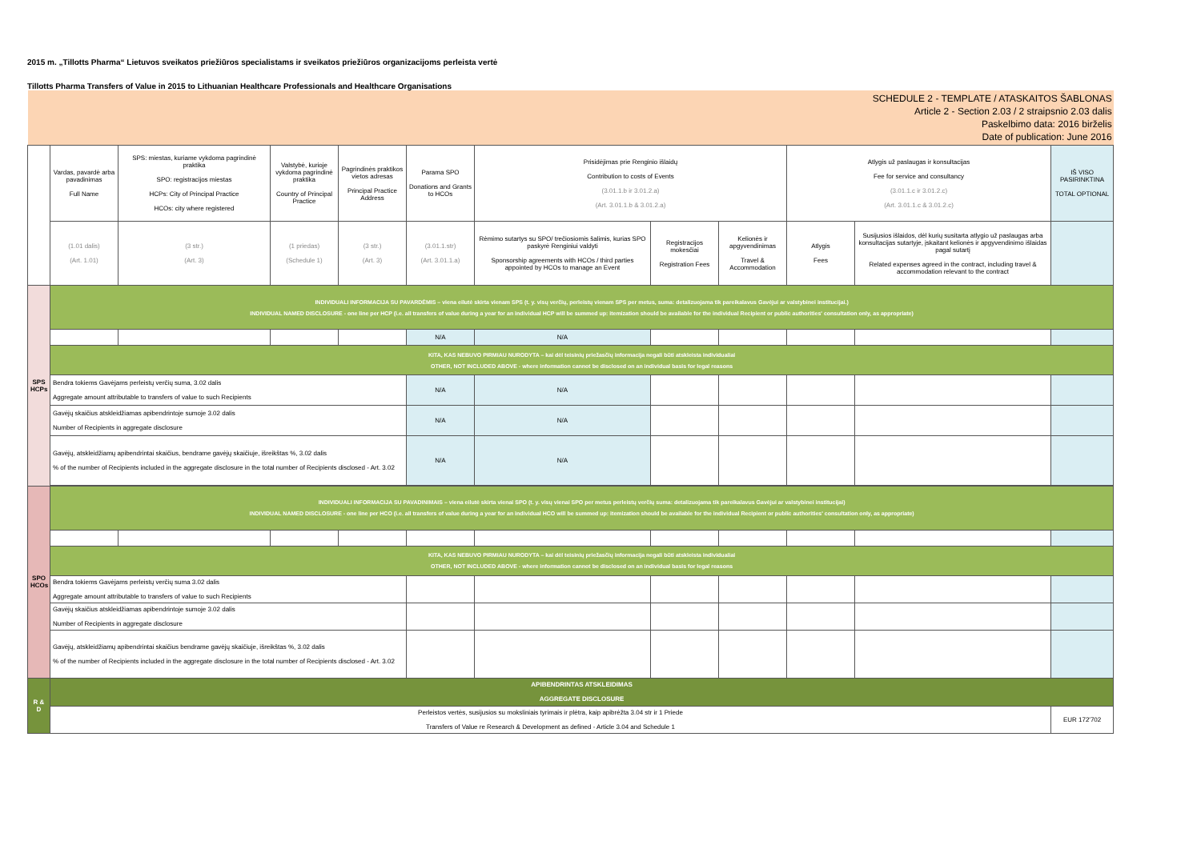2015 m. „Tillotts Pharma“ Lietuvos sveikatos priežiūros specialistams ir sveikatos priežiūros organizacijoms perleista vertė
Tillotts Pharma Transfers of Value in 2015 to Lithuanian Healthcare Professionals and Healthcare Organisations
| SCHEDULE 2 - TEMPLATE / ATASKAITOS ŠABLONAS Article 2 - Section 2.03 / 2 straipsnio 2.03 dalis Paskelbimo data: 2016 birželis Date of publication: June 2016 | | | | | | | | | | | | |
| | Vardas, pavardė arba pavadinimas Full Name | SPS: miestas, kuriame vykdoma pagrindinė praktika SPO: registracijos miestas HCPs: City of Principal Practice HCOs: city where registered | Valstybė, kurioje vykdoma pagrindinė praktika Country of Principal Practice | Pagrindinės praktikos vietos adresas Principal Practice Address | Parama SPO Donations and Grants to HCOs | Prisidėjimas prie Renginio išlaidų Contribution to costs of Events (3.01.1.b ir 3.01.2.a) (Art. 3.01.1.b & 3.01.2.a) | | | Atlygis už paslaugas ir konsultacijas Fee for service and consultancy (3.01.1.c ir 3.01.2.c) (Art. 3.01.1.c & 3.01.2.c) | | IŠ VISO PASIRINKTINA TOTAL OPTIONAL | |
| | (1.01 dalis) (Art. 1.01) | (3 str.) (Art. 3) | (1 priedas) (Schedule 1) | (3 str.) (Art. 3) | (3.01.1.str) (Art. 3.01.1.a) | Rėmimo sutartys su SPO/ trečiosiomis šalimis, kurias SPO paskyrė Renginiui valdyti Sponsorship agreements with HCOs / third parties appointed by HCOs to manage an Event | Registracijos mokesčiai Registration Fees | Kelionės ir apgyvendinimas Travel & Accommodation | Atlygis Fees | Susijusios išlaidos, dėl kurių susitarta atlygio už paslaugas arba konsultacijas sutartyje, įskaitant kelionės ir apgyvendinimo išlaidas pagal sutartį Related expenses agreed in the contract, including travel & accommodation relevant to the contract | | |
| SPS HCPs | INDIVIDUALI INFORMACIJA SU PAVARDĖMIS – viena eilutė skirta vienam SPS (t. y. visų verčių, perleistų vienam SPS per metus, suma: detalizuojama tik pareikalavus Gavėjui ar valstybinei institucijai.) INDIVIDUAL NAMED DISCLOSURE - one line per HCP (i.e. all transfers of value during a year for an individual HCP will be summed up: itemization should be available for the individual Recipient or public authorities' consultation only, as appropriate) | | | | | | | | | | | |
| | | | | | N/A | N/A | | | | | | |
| | KITA, KAS NEBUVO PIRMIAU NURODYTA – kai dėl teisinių priežasčių informacija negali būti atskleista individualiai OTHER, NOT INCLUDED ABOVE - where information cannot be disclosed on an individual basis for legal reasons | | | | | | | | | | | |
| | Bendra tokiems Gavėjams perleistų verčių suma, 3.02 dalis Aggregate amount attributable to transfers of value to such Recipients | | | | N/A | N/A | | | | | | |
| | Gavėjų skaičius atskleidžiamas apibendrintoje sumoje 3.02 dalis Number of Recipients in aggregate disclosure | | | | N/A | N/A | | | | | | |
| | Gavėjų, atskleidžiamų apibendrintai skaičius, bendrame gavėjų skaičiuje, išreikštas %, 3.02 dalis % of the number of Recipients included in the aggregate disclosure in the total number of Recipients disclosed - Art. 3.02 | | | | N/A | N/A | | | | | | |
| SPO HCOs | | INDIVIDUALI INFORMACIJA SU PAVADINIMAIS – viena eilutė skirta vienai SPO (t. y. visų vienai SPO per metus perleistų verčių suma: detalizuojama tik pareikalavus Gavėjui ar valstybinei institucijai) INDIVIDUAL NAMED DISCLOSURE - one line per HCO (i.e. all transfers of value during a year for an individual HCO will be summed up: itemization should be available for the individual Recipient or public authorities' consultation only, as appropriate) | | | | | | | | | | |
| | | KITA, KAS NEBUVO PIRMIAU NURODYTA – kai dėl teisinių priežasčių informacija negali būti atskleista individualiai OTHER, NOT INCLUDED ABOVE - where information cannot be disclosed on an individual basis for legal reasons | | | | | | | | | | |
| | | Bendra tokiems Gavėjams perleistų verčių suma 3.02 dalis Aggregate amount attributable to transfers of value to such Recipients | | | | | | | | | | |
| | Gavėjų skaičius atskleidžiamas apibendrintoje sumoje 3.02 dalis Number of Recipients in aggregate disclosure | | | | | | | | | | | |
| | Gavėjų, atskleidžiamų apibendrintai skaičius bendrame gavėjų skaičiuje, išreikštas %, 3.02 dalis % of the number of Recipients included in the aggregate disclosure in the total number of Recipients disclosed - Art. 3.02 | | | | | | | | | | | |
| R & D | APIBENDRINTAS ATSKLEIDIMAS AGGREGATE DISCLOSURE | | | | | | | | | | | |
| | Perleistos vertės, susijusios su moksliniais tyrimais ir plėtra, kaip apibrėžta 3.04 str ir 1 Priede Transfers of Value re Research & Development as defined - Article 3.04 and Schedule 1 | | | | | | | | | | EUR 172'702 | |